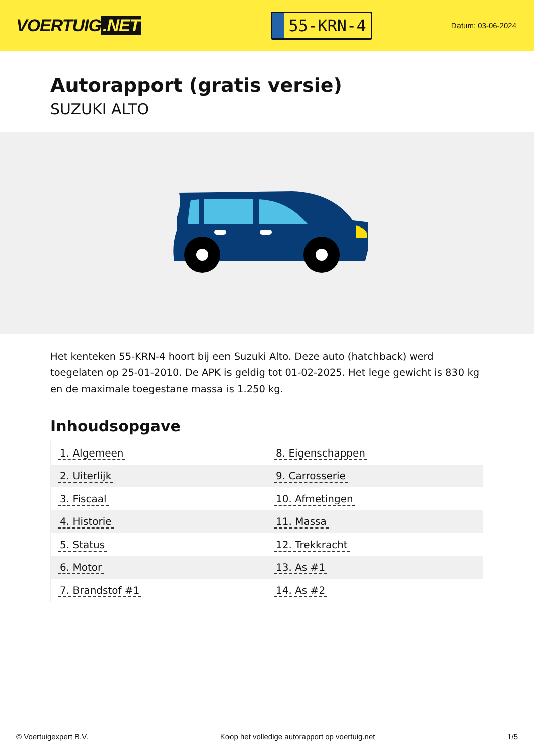VOERTUIG.NET
55-KRN-4
Datum: 03-06-2024
Autorapport (gratis versie)
SUZUKI ALTO
Het kenteken 55-KRN-4 hoort bij een Suzuki Alto. Deze auto (hatchback) werd toegelaten op 25-01-2010. De APK is geldig tot 01-02-2025. Het lege gewicht is 830 kg en de maximale toegestane massa is 1.250 kg.
Inhoudsopgave
| 1. Algemeen | 8. Eigenschappen |
| 2. Uiterlijk | 9. Carrosserie |
| 3. Fiscaal | 10. Afmetingen |
| 4. Historie | 11. Massa |
| 5. Status | 12. Trekkracht |
| 6. Motor | 13. As #1 |
| 7. Brandstof #1 | 14. As #2 |
© Voertuigexpert B.V. Koop het volledige autorapport op voertuig.net 1/5